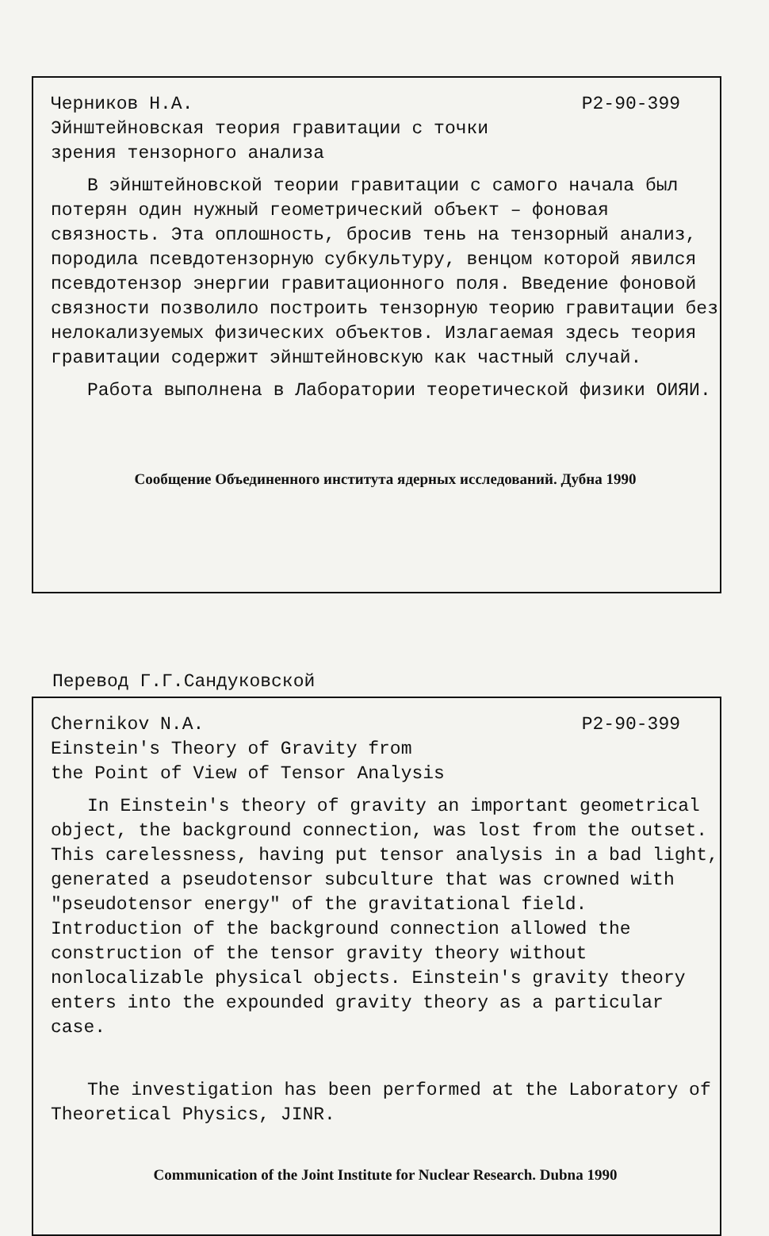Черников Н.А. Р2-90-399
Эйнштейновская теория гравитации с точки
зрения тензорного анализа
В эйнштейновской теории гравитации с самого начала был потерян один нужный геометрический объект – фоновая связность. Эта оплошность, бросив тень на тензорный анализ, породила псевдотензорную субкультуру, венцом которой явился псевдотензор энергии гравитационного поля. Введение фоновой связности позволило построить тензорную теорию гравитации без нелокализуемых физических объектов. Излагаемая здесь теория гравитации содержит эйнштейновскую как частный случай.
Работа выполнена в Лаборатории теоретической физики ОИЯИ.
Сообщение Объединенного института ядерных исследований. Дубна 1990
Перевод Г.Г.Сандуковской
Chernikov N.A. P2-90-399
Einstein's Theory of Gravity from
the Point of View of Tensor Analysis
In Einstein's theory of gravity an important geometrical object, the background connection, was lost from the outset. This carelessness, having put tensor analysis in a bad light, generated a pseudotensor subculture that was crowned with "pseudotensor energy" of the gravitational field. Introduction of the background connection allowed the construction of the tensor gravity theory without nonlocalizable physical objects. Einstein's gravity theory enters into the expounded gravity theory as a particular case.
The investigation has been performed at the Laboratory of Theoretical Physics, JINR.
Communication of the Joint Institute for Nuclear Research. Dubna 1990